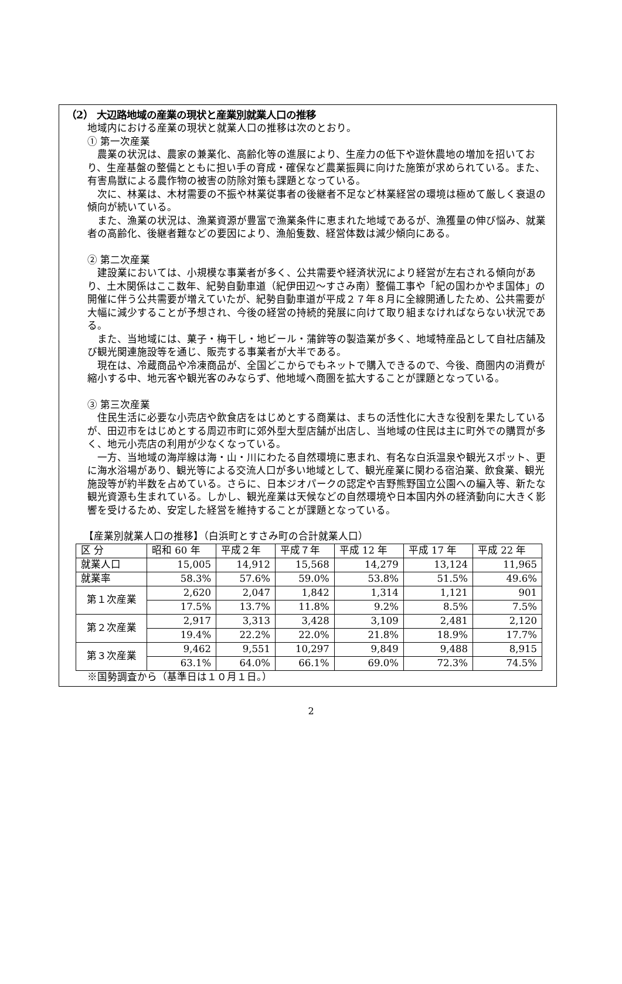（2） 大辺路地域の産業の現状と産業別就業人口の推移
地域内における産業の現状と就業人口の推移は次のとおり。
① 第一次産業
農業の状況は、農家の兼業化、高齢化等の進展により、生産力の低下や遊休農地の増加を招いており、生産基盤の整備とともに担い手の育成・確保など農業振興に向けた施策が求められている。また、有害鳥獣による農作物の被害の防除対策も課題となっている。
次に、林業は、木材需要の不振や林業従事者の後継者不足など林業経営の環境は極めて厳しく衰退の傾向が続いている。
また、漁業の状況は、漁業資源が豊富で漁業条件に恵まれた地域であるが、漁獲量の伸び悩み、就業者の高齢化、後継者難などの要因により、漁船隻数、経営体数は減少傾向にある。
② 第二次産業
建設業においては、小規模な事業者が多く、公共需要や経済状況により経営が左右される傾向があり、土木関係はここ数年、紀勢自動車道（紀伊田辺～すさみ南）整備工事や「紀の国わかやま国体」の開催に伴う公共需要が増えていたが、紀勢自動車道が平成２７年８月に全線開通したため、公共需要が大幅に減少することが予想され、今後の経営の持続的発展に向けて取り組まなければならない状況である。
また、当地域には、菓子・梅干し・地ビール・蒲鉾等の製造業が多く、地域特産品として自社店舗及び観光関連施設等を通じ、販売する事業者が大半である。
現在は、冷蔵商品や冷凍商品が、全国どこからでもネットで購入できるので、今後、商圏内の消費が縮小する中、地元客や観光客のみならず、他地域へ商圏を拡大することが課題となっている。
③ 第三次産業
住民生活に必要な小売店や飲食店をはじめとする商業は、まちの活性化に大きな役割を果たしているが、田辺市をはじめとする周辺市町に郊外型大型店舗が出店し、当地域の住民は主に町外での購買が多く、地元小売店の利用が少なくなっている。
一方、当地域の海岸線は海・山・川にわたる自然環境に恵まれ、有名な白浜温泉や観光スポット、更に海水浴場があり、観光等による交流人口が多い地域として、観光産業に関わる宿泊業、飲食業、観光施設等が約半数を占めている。さらに、日本ジオパークの認定や吉野熊野国立公園への編入等、新たな観光資源も生まれている。しかし、観光産業は天候などの自然環境や日本国内外の経済動向に大きく影響を受けるため、安定した経営を維持することが課題となっている。
【産業別就業人口の推移】（白浜町とすさみ町の合計就業人口）
| 区 分 | 昭和 60 年 | 平成２年 | 平成７年 | 平成 12 年 | 平成 17 年 | 平成 22 年 |
| 就業人口 | 15,005 | 14,912 | 15,568 | 14,279 | 13,124 | 11,965 |
| 就業率 | 58.3% | 57.6% | 59.0% | 53.8% | 51.5% | 49.6% |
| 第１次産業 | 2,620 | 2,047 | 1,842 | 1,314 | 1,121 | 901 |
| | 17.5% | 13.7% | 11.8% | 9.2% | 8.5% | 7.5% |
| 第２次産業 | 2,917 | 3,313 | 3,428 | 3,109 | 2,481 | 2,120 |
| | 19.4% | 22.2% | 22.0% | 21.8% | 18.9% | 17.7% |
| 第３次産業 | 9,462 | 9,551 | 10,297 | 9,849 | 9,488 | 8,915 |
| | 63.1% | 64.0% | 66.1% | 69.0% | 72.3% | 74.5% |
※国勢調査から（基準日は１０月１日。）
2